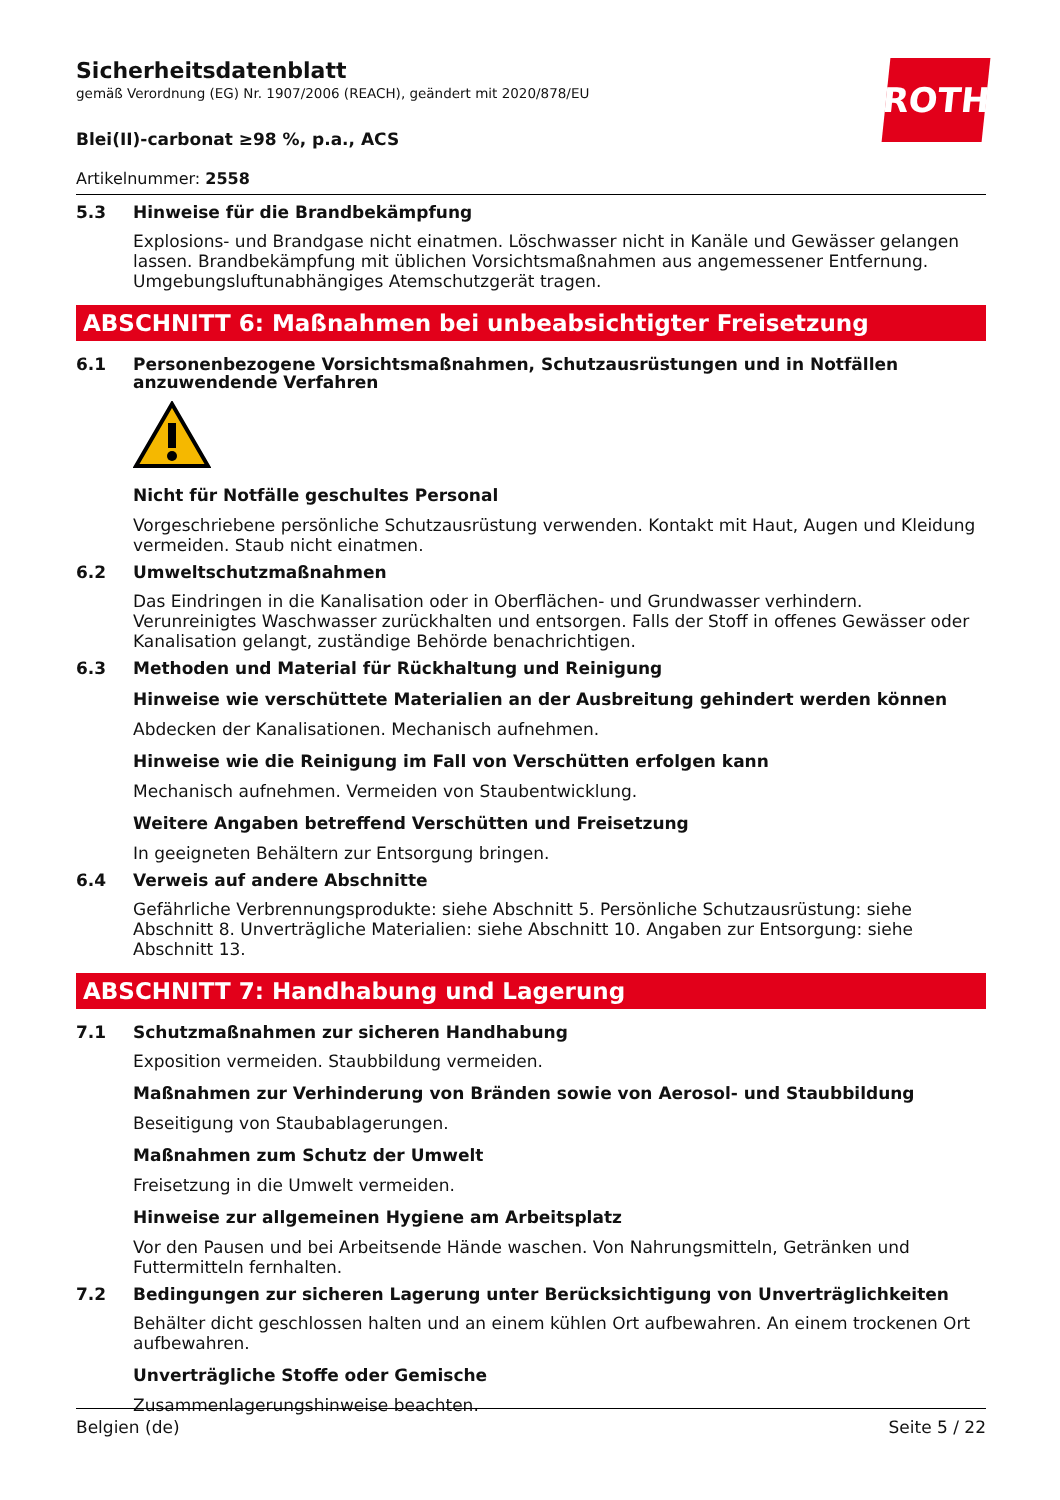ROTH
Sicherheitsdatenblatt
gemäß Verordnung (EG) Nr. 1907/2006 (REACH), geändert mit 2020/878/EU
Blei(II)-carbonat ≥98 %, p.a., ACS
Artikelnummer: 2558
5.3 Hinweise für die Brandbekämpfung
Explosions- und Brandgase nicht einatmen. Löschwasser nicht in Kanäle und Gewässer gelangen lassen. Brandbekämpfung mit üblichen Vorsichtsmaßnahmen aus angemessener Entfernung. Umgebungsluftunabhängiges Atemschutzgerät tragen.
ABSCHNITT 6: Maßnahmen bei unbeabsichtigter Freisetzung
6.1 Personenbezogene Vorsichtsmaßnahmen, Schutzausrüstungen und in Notfällen anzuwendende Verfahren
Nicht für Notfälle geschultes Personal
Vorgeschriebene persönliche Schutzausrüstung verwenden. Kontakt mit Haut, Augen und Kleidung vermeiden. Staub nicht einatmen.
6.2 Umweltschutzmaßnahmen
Das Eindringen in die Kanalisation oder in Oberflächen- und Grundwasser verhindern. Verunreinigtes Waschwasser zurückhalten und entsorgen. Falls der Stoff in offenes Gewässer oder Kanalisation gelangt, zuständige Behörde benachrichtigen.
6.3 Methoden und Material für Rückhaltung und Reinigung
Hinweise wie verschüttete Materialien an der Ausbreitung gehindert werden können
Abdecken der Kanalisationen. Mechanisch aufnehmen.
Hinweise wie die Reinigung im Fall von Verschütten erfolgen kann
Mechanisch aufnehmen. Vermeiden von Staubentwicklung.
Weitere Angaben betreffend Verschütten und Freisetzung
In geeigneten Behältern zur Entsorgung bringen.
6.4 Verweis auf andere Abschnitte
Gefährliche Verbrennungsprodukte: siehe Abschnitt 5. Persönliche Schutzausrüstung: siehe Abschnitt 8. Unverträgliche Materialien: siehe Abschnitt 10. Angaben zur Entsorgung: siehe Abschnitt 13.
ABSCHNITT 7: Handhabung und Lagerung
7.1 Schutzmaßnahmen zur sicheren Handhabung
Exposition vermeiden. Staubbildung vermeiden.
Maßnahmen zur Verhinderung von Bränden sowie von Aerosol- und Staubbildung
Beseitigung von Staubablagerungen.
Maßnahmen zum Schutz der Umwelt
Freisetzung in die Umwelt vermeiden.
Hinweise zur allgemeinen Hygiene am Arbeitsplatz
Vor den Pausen und bei Arbeitsende Hände waschen. Von Nahrungsmitteln, Getränken und Futtermitteln fernhalten.
7.2 Bedingungen zur sicheren Lagerung unter Berücksichtigung von Unverträglichkeiten
Behälter dicht geschlossen halten und an einem kühlen Ort aufbewahren. An einem trockenen Ort aufbewahren.
Unverträgliche Stoffe oder Gemische
Zusammenlagerungshinweise beachten.
Belgien (de) Seite 5 / 22